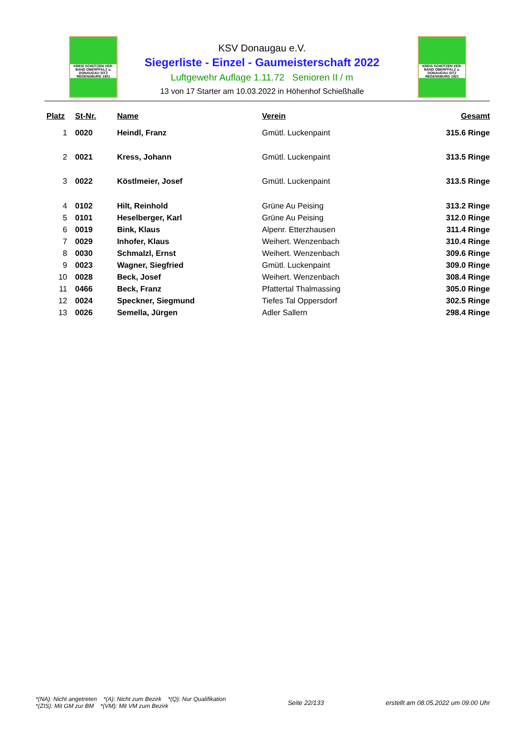KREIS SCHÜTZEN VER-BAND OBERPFALZ u. DONAUGAU SITZ REGENSBURG 1921
KREIS SCHÜTZEN VER-BAND OBERPFALZ u. DONAUGAU SITZ REGENSBURG 1921
KSV Donaugau e.V.
Siegerliste - Einzel - Gaumeisterschaft 2022
Luftgewehr Auflage 1.11.72 Senioren II / m
13 von 17 Starter am 10.03.2022 in Höhenhof Schießhalle
| Platz | St-Nr. | Name | Verein | Gesamt |
| --- | --- | --- | --- | --- |
| 1 | 0020 | Heindl, Franz | Gmütl. Luckenpaint | 315.6 Ringe |
| 2 | 0021 | Kress, Johann | Gmütl. Luckenpaint | 313.5 Ringe |
| 3 | 0022 | Köstlmeier, Josef | Gmütl. Luckenpaint | 313.5 Ringe |
| 4 | 0102 | Hilt, Reinhold | Grüne Au Peising | 313.2 Ringe |
| 5 | 0101 | Heselberger, Karl | Grüne Au Peising | 312.0 Ringe |
| 6 | 0019 | Bink, Klaus | Alpenr. Etterzhausen | 311.4 Ringe |
| 7 | 0029 | Inhofer, Klaus | Weihert. Wenzenbach | 310.4 Ringe |
| 8 | 0030 | Schmalzl, Ernst | Weihert. Wenzenbach | 309.6 Ringe |
| 9 | 0023 | Wagner, Siegfried | Gmütl. Luckenpaint | 309.0 Ringe |
| 10 | 0028 | Beck, Josef | Weihert. Wenzenbach | 308.4 Ringe |
| 11 | 0466 | Beck, Franz | Pfattertal Thalmassing | 305.0 Ringe |
| 12 | 0024 | Speckner, Siegmund | Tiefes Tal Oppersdorf | 302.5 Ringe |
| 13 | 0026 | Semella, Jürgen | Adler Sallern | 298.4 Ringe |
*(NA): Nicht angetreten *(A): Nicht zum Bezirk *(Q): Nur Qualifikation
*(ZIS): Mit GM zur BM *(VM): Mit VM zum Bezirk
Seite 22/133
erstellt am 08.05.2022 um 09:00 Uhr